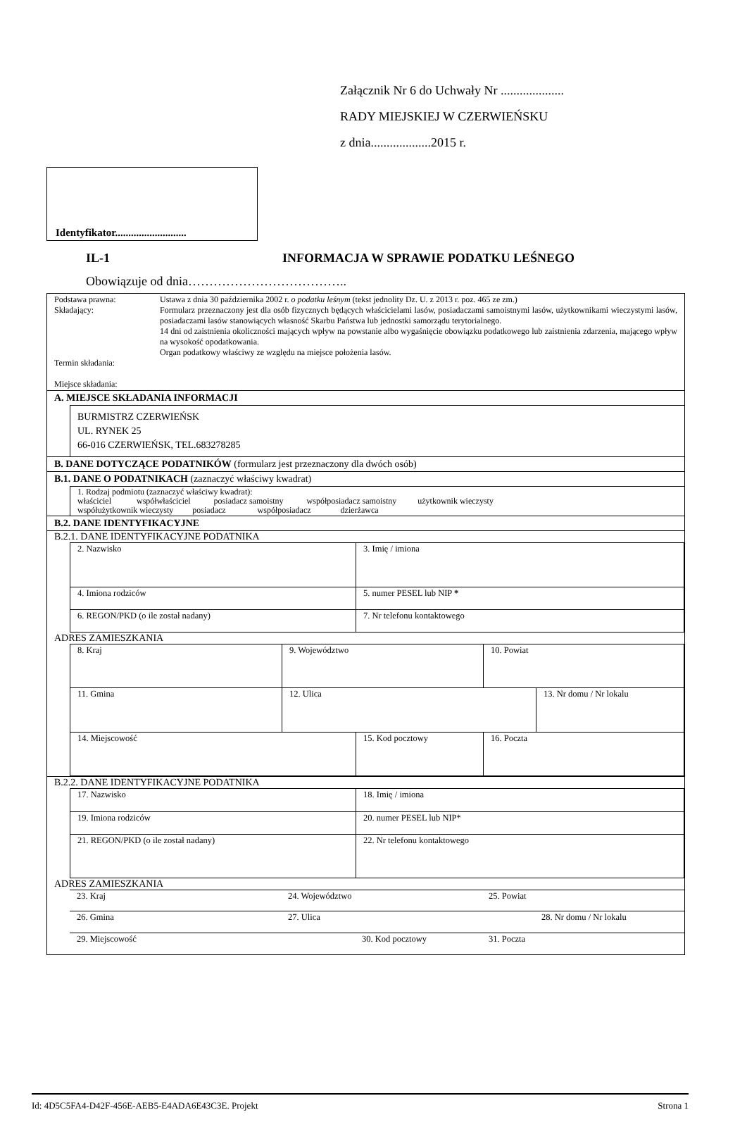Załącznik Nr 6 do Uchwały Nr ....................
RADY MIEJSKIEJ W CZERWIEŃSKU
z dnia...................2015 r.
Identyfikator...........................
IL-1 INFORMACJA W SPRAWIE PODATKU LEŚNEGO
Obowiązuje od dnia………………………………..
| Podstawa prawna: Składający: Termin składania: Miejsce składania: | Ustawa z dnia 30 października 2002 r. o podatku leśnym (tekst jednolity Dz. U. z 2013 r. poz. 465 ze zm.) Formularz przeznaczony jest dla osób fizycznych będących właścicielami lasów, posiadaczami samoistnymi lasów, użytkownikami wieczystymi lasów, posiadaczami lasów stanowiących własność Skarbu Państwa lub jednostki samorządu terytorialnego. 14 dni od zaistnienia okoliczności mających wpływ na powstanie albo wygaśnięcie obowiązku podatkowego lub zaistnienia zdarzenia, mającego wpływ na wysokość opodatkowania. Organ podatkowy właściwy ze względu na miejsce położenia lasów. |
A. MIEJSCE SKŁADANIA INFORMACJI
BURMISTRZ CZERWIEŃSK
UL. RYNEK 25
66-016 CZERWIEŃSK, TEL.683278285
B. DANE DOTYCZĄCE PODATNIKÓW (formularz jest przeznaczony dla dwóch osób)
B.1. DANE O PODATNIKACH (zaznaczyć właściwy kwadrat)
1. Rodzaj podmiotu (zaznaczyć właściwy kwadrat):
właściciel współwłaściciel posiadacz samoistny współposiadacz samoistny użytkownik wieczysty
współużytkownik wieczysty posiadacz współposiadacz dzierżawca
B.2. DANE IDENTYFIKACYJNE
B.2.1. DANE IDENTYFIKACYJNE PODATNIKA
| 2. Nazwisko | 3. Imię / imiona |
| 4. Imiona rodziców | 5. numer PESEL lub NIP * |
| 6. REGON/PKD (o ile został nadany) | 7. Nr telefonu kontaktowego |
ADRES ZAMIESZKANIA
| 8. Kraj | 9. Województwo | 10. Powiat |
| 11. Gmina | 12. Ulica | 13. Nr domu / Nr lokalu |
| 14. Miejscowość | 15. Kod pocztowy | 16. Poczta |
B.2.2. DANE IDENTYFIKACYJNE PODATNIKA
| 17. Nazwisko | 18. Imię / imiona |
| 19. Imiona rodziców | 20. numer PESEL lub NIP* |
| 21. REGON/PKD (o ile został nadany) | 22. Nr telefonu kontaktowego |
ADRES ZAMIESZKANIA
| 23. Kraj | 24. Województwo | 25. Powiat |
| 26. Gmina | 27. Ulica | 28. Nr domu / Nr lokalu |
| 29. Miejscowość | 30. Kod pocztowy | 31. Poczta |
Id: 4D5C5FA4-D42F-456E-AEB5-E4ADA6E43C3E. Projekt Strona 1